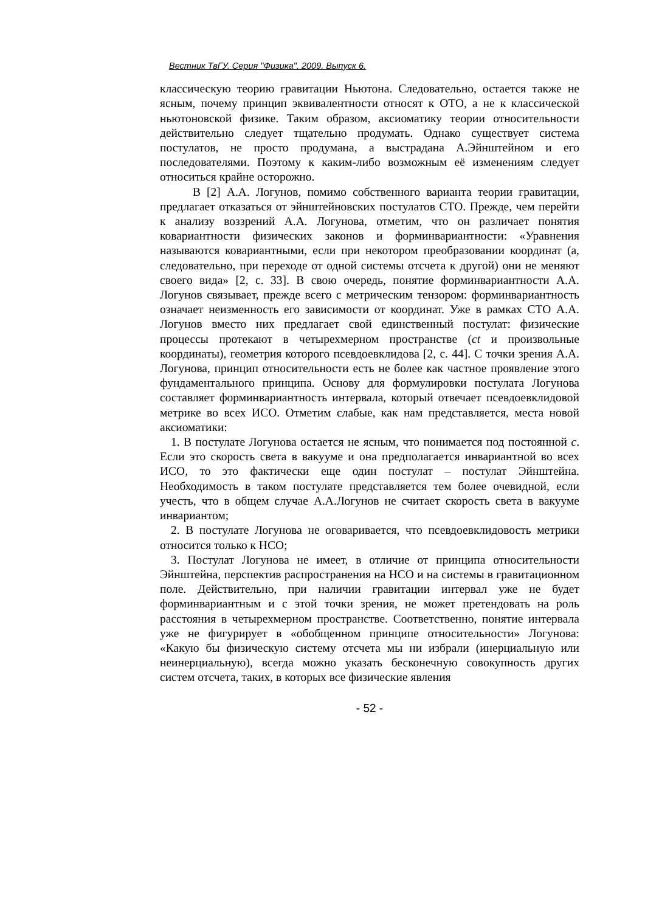Вестник ТвГУ. Серия "Физика". 2009. Выпуск 6.
классическую теорию гравитации Ньютона. Следовательно, остается также не ясным, почему принцип эквивалентности относят к ОТО, а не к классической ньютоновской физике. Таким образом, аксиоматику теории относительности действительно следует тщательно продумать. Однако существует система постулатов, не просто продумана, а выстрадана А.Эйнштейном и его последователями. Поэтому к каким-либо возможным её изменениям следует относиться крайне осторожно.
В [2] А.А. Логунов, помимо собственного варианта теории гравитации, предлагает отказаться от эйнштейновских постулатов СТО. Прежде, чем перейти к анализу воззрений А.А. Логунова, отметим, что он различает понятия ковариантности физических законов и форминвариантности: «Уравнения называются ковариантными, если при некотором преобразовании координат (а, следовательно, при переходе от одной системы отсчета к другой) они не меняют своего вида» [2, с. 33]. В свою очередь, понятие форминвариантности А.А. Логунов связывает, прежде всего с метрическим тензором: форминвариантность означает неизменность его зависимости от координат. Уже в рамках СТО А.А. Логунов вместо них предлагает свой единственный постулат: физические процессы протекают в четырехмерном пространстве (ct и произвольные координаты), геометрия которого псевдоевклидова [2, с. 44]. С точки зрения А.А. Логунова, принцип относительности есть не более как частное проявление этого фундаментального принципа. Основу для формулировки постулата Логунова составляет форминвариантность интервала, который отвечает псевдоевклидовой метрике во всех ИСО. Отметим слабые, как нам представляется, места новой аксиоматики:
1. В постулате Логунова остается не ясным, что понимается под постоянной c. Если это скорость света в вакууме и она предполагается инвариантной во всех ИСО, то это фактически еще один постулат – постулат Эйнштейна. Необходимость в таком постулате представляется тем более очевидной, если учесть, что в общем случае А.А.Логунов не считает скорость света в вакууме инвариантом;
2. В постулате Логунова не оговаривается, что псевдоевклидовость метрики относится только к НСО;
3. Постулат Логунова не имеет, в отличие от принципа относительности Эйнштейна, перспектив распространения на НСО и на системы в гравитационном поле. Действительно, при наличии гравитации интервал уже не будет форминвариантным и с этой точки зрения, не может претендовать на роль расстояния в четырехмерном пространстве. Соответственно, понятие интервала уже не фигурирует в «обобщенном принципе относительности» Логунова: «Какую бы физическую систему отсчета мы ни избрали (инерциальную или неинерциальную), всегда можно указать бесконечную совокупность других систем отсчета, таких, в которых все физические явления
- 52 -